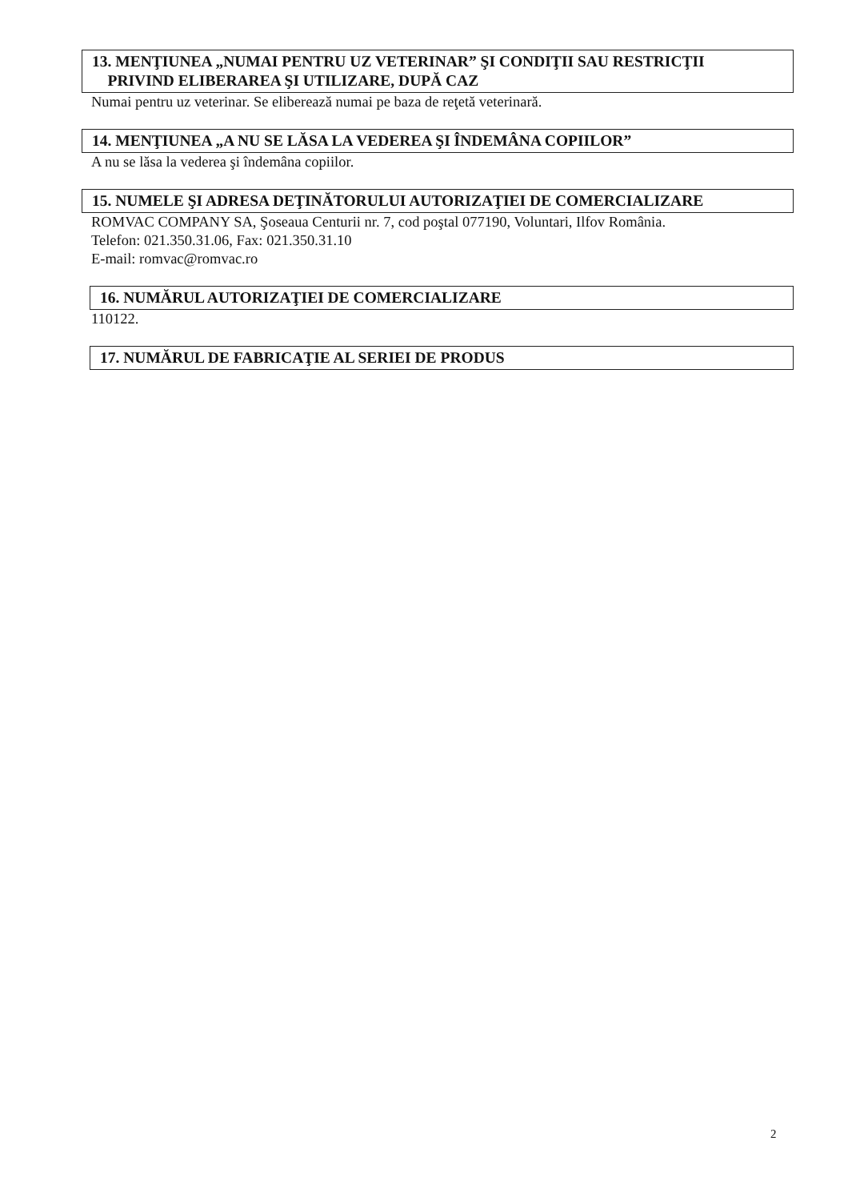13. MENŢIUNEA „NUMAI PENTRU UZ VETERINAR” ŞI CONDIŢII SAU RESTRICŢII
PRIVIND ELIBERAREA ŞI UTILIZARE, DUPĂ CAZ
Numai pentru uz veterinar. Se eliberează numai pe baza de reţetă veterinară.
14. MENŢIUNEA „A NU SE LĂSA LA VEDEREA ŞI ÎNDEMÂNA COPIILOR”
A nu se lăsa la vederea şi îndemâna copiilor.
15. NUMELE ŞI ADRESA DEŢINĂTORULUI AUTORIZAŢIEI DE COMERCIALIZARE
ROMVAC COMPANY SA, Şoseaua Centurii nr. 7, cod poştal 077190, Voluntari, Ilfov România.
Telefon: 021.350.31.06, Fax: 021.350.31.10
E-mail: romvac@romvac.ro
16. NUMĂRUL AUTORIZAŢIEI DE COMERCIALIZARE
110122.
17. NUMĂRUL DE FABRICAŢIE AL SERIEI DE PRODUS
2